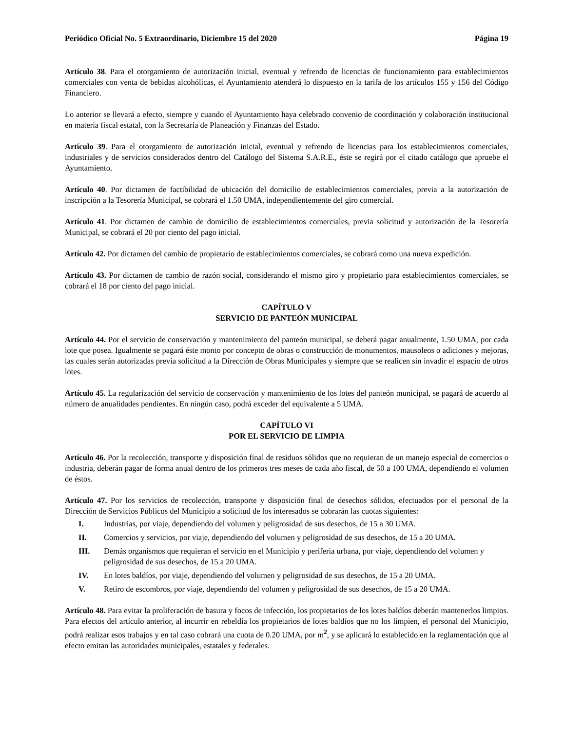Periódico Oficial No. 5 Extraordinario, Diciembre 15 del 2020 Página 19
Artículo 38. Para el otorgamiento de autorización inicial, eventual y refrendo de licencias de funcionamiento para establecimientos comerciales con venta de bebidas alcohólicas, el Ayuntamiento atenderá lo dispuesto en la tarifa de los artículos 155 y 156 del Código Financiero.
Lo anterior se llevará a efecto, siempre y cuando el Ayuntamiento haya celebrado convenio de coordinación y colaboración institucional en materia fiscal estatal, con la Secretaría de Planeación y Finanzas del Estado.
Artículo 39. Para el otorgamiento de autorización inicial, eventual y refrendo de licencias para los establecimientos comerciales, industriales y de servicios considerados dentro del Catálogo del Sistema S.A.R.E., éste se regirá por el citado catálogo que apruebe el Ayuntamiento.
Artículo 40. Por dictamen de factibilidad de ubicación del domicilio de establecimientos comerciales, previa a la autorización de inscripción a la Tesorería Municipal, se cobrará el 1.50 UMA, independientemente del giro comercial.
Artículo 41. Por dictamen de cambio de domicilio de establecimientos comerciales, previa solicitud y autorización de la Tesorería Municipal, se cobrará el 20 por ciento del pago inicial.
Artículo 42. Por dictamen del cambio de propietario de establecimientos comerciales, se cobrará como una nueva expedición.
Artículo 43. Por dictamen de cambio de razón social, considerando el mismo giro y propietario para establecimientos comerciales, se cobrará el 18 por ciento del pago inicial.
CAPÍTULO V
SERVICIO DE PANTEÓN MUNICIPAL
Artículo 44. Por el servicio de conservación y mantenimiento del panteón municipal, se deberá pagar anualmente, 1.50 UMA, por cada lote que posea. Igualmente se pagará éste monto por concepto de obras o construcción de monumentos, mausoleos o adiciones y mejoras, las cuales serán autorizadas previa solicitud a la Dirección de Obras Municipales y siempre que se realicen sin invadir el espacio de otros lotes.
Artículo 45. La regularización del servicio de conservación y mantenimiento de los lotes del panteón municipal, se pagará de acuerdo al número de anualidades pendientes. En ningún caso, podrá exceder del equivalente a 5 UMA.
CAPÍTULO VI
POR EL SERVICIO DE LIMPIA
Artículo 46. Por la recolección, transporte y disposición final de residuos sólidos que no requieran de un manejo especial de comercios o industria, deberán pagar de forma anual dentro de los primeros tres meses de cada año fiscal, de 50 a 100 UMA, dependiendo el volumen de éstos.
Artículo 47. Por los servicios de recolección, transporte y disposición final de desechos sólidos, efectuados por el personal de la Dirección de Servicios Públicos del Municipio a solicitud de los interesados se cobrarán las cuotas siguientes:
I. Industrias, por viaje, dependiendo del volumen y peligrosidad de sus desechos, de 15 a 30 UMA.
II. Comercios y servicios, por viaje, dependiendo del volumen y peligrosidad de sus desechos, de 15 a 20 UMA.
III. Demás organismos que requieran el servicio en el Municipio y periferia urbana, por viaje, dependiendo del volumen y peligrosidad de sus desechos, de 15 a 20 UMA.
IV. En lotes baldíos, por viaje, dependiendo del volumen y peligrosidad de sus desechos, de 15 a 20 UMA.
V. Retiro de escombros, por viaje, dependiendo del volumen y peligrosidad de sus desechos, de 15 a 20 UMA.
Artículo 48. Para evitar la proliferación de basura y focos de infección, los propietarios de los lotes baldíos deberán mantenerlos limpios. Para efectos del artículo anterior, al incurrir en rebeldía los propietarios de lotes baldíos que no los limpien, el personal del Municipio, podrá realizar esos trabajos y en tal caso cobrará una cuota de 0.20 UMA, por m<sup>2</sup>, y se aplicará lo establecido en la reglamentación que al efecto emitan las autoridades municipales, estatales y federales.